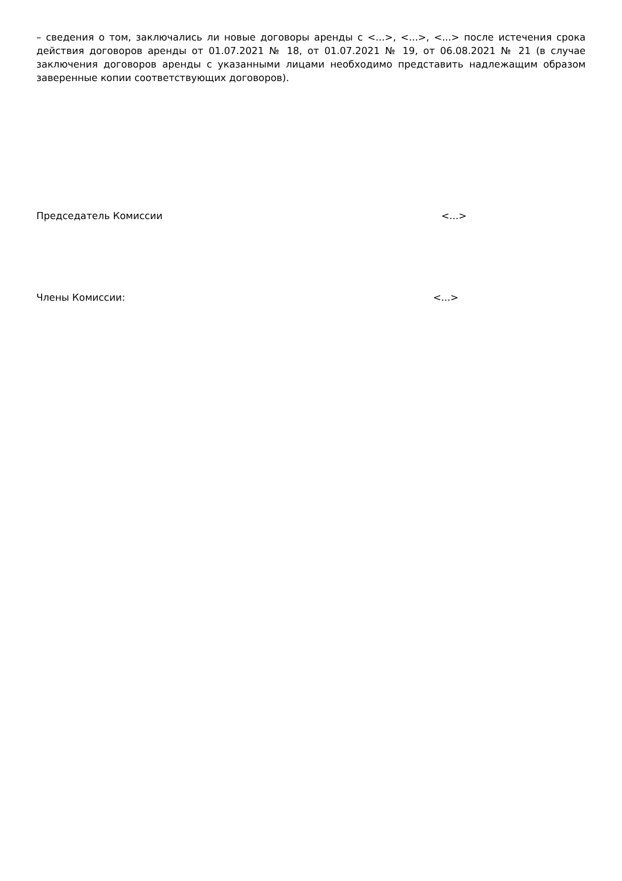– сведения о том, заключались ли новые договоры аренды с <...>, <...>, <...> после истечения срока действия договоров аренды от 01.07.2021 № 18, от 01.07.2021 № 19, от 06.08.2021 № 21 (в случае заключения договоров аренды с указанными лицами необходимо представить надлежащим образом заверенные копии соответствующих договоров).
Председатель Комиссии <...>
Члены Комиссии: <...>